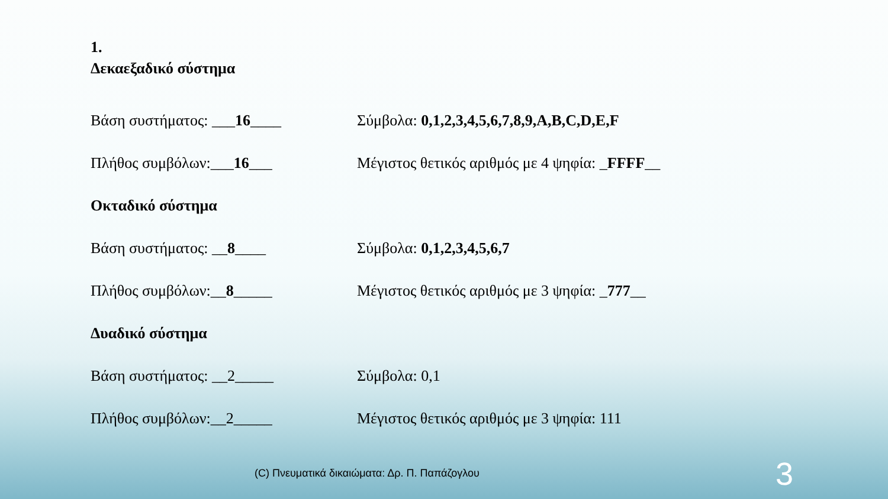1.
Δεκαεξαδικό σύστημα
Βάση συστήματος: ___16____
Σύμβολα: 0,1,2,3,4,5,6,7,8,9,A,B,C,D,E,F
Πλήθος συμβόλων:___16___
Μέγιστος θετικός αριθμός με 4 ψηφία: _FFFF__
Οκταδικό σύστημα
Βάση συστήματος: __8____ Σύμβολα: 0,1,2,3,4,5,6,7
Πλήθος συμβόλων:__8_____
Μέγιστος θετικός αριθμός με 3 ψηφία: _777__
Δυαδικό σύστημα
Βάση συστήματος: __2_____ Σύμβολα: 0,1
Πλήθος συμβόλων:__2_____
Μέγιστος θετικός αριθμός με 3 ψηφία: 111
(C) Πνευματικά δικαιώματα: Δρ. Π. Παπάζογλου
3